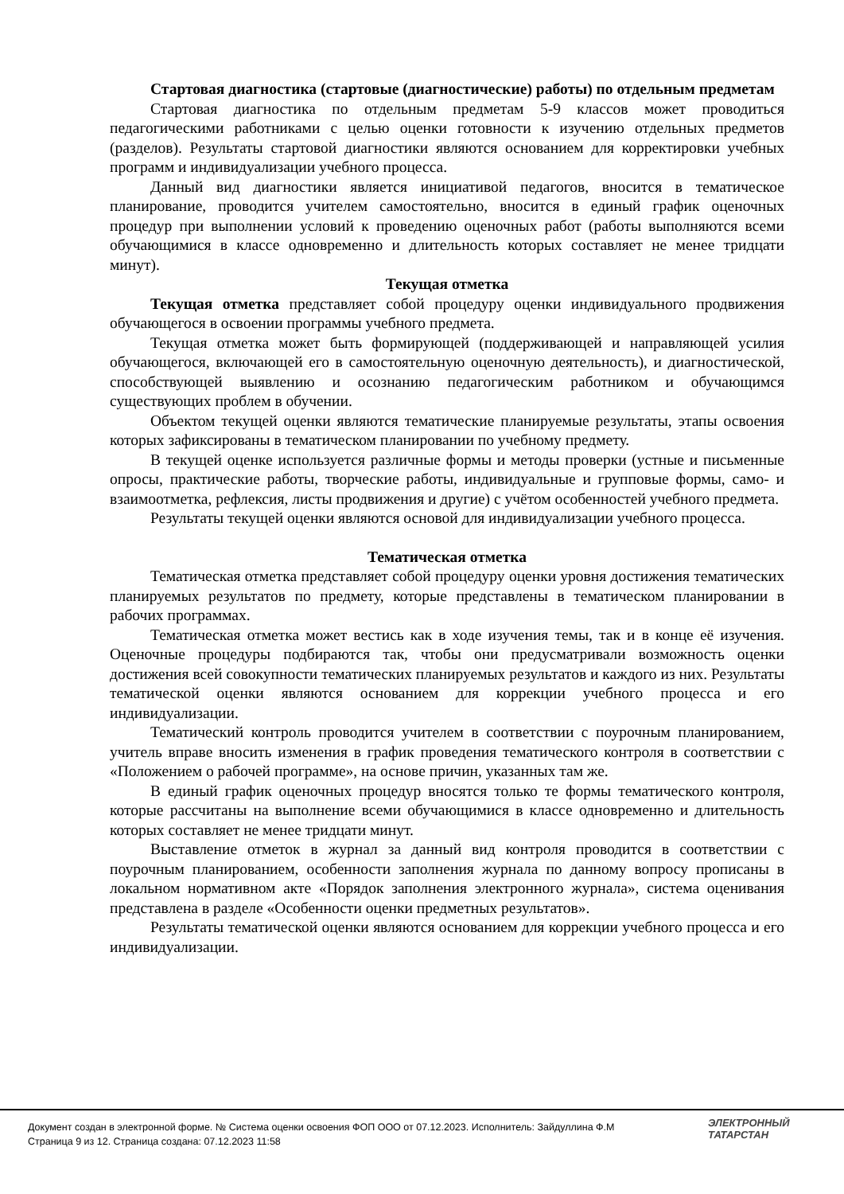Стартовая диагностика (стартовые (диагностические) работы) по отдельным предметам
Стартовая диагностика по отдельным предметам 5-9 классов может проводиться педагогическими работниками с целью оценки готовности к изучению отдельных предметов (разделов). Результаты стартовой диагностики являются основанием для корректировки учебных программ и индивидуализации учебного процесса.
Данный вид диагностики является инициативой педагогов, вносится в тематическое планирование, проводится учителем самостоятельно, вносится в единый график оценочных процедур при выполнении условий к проведению оценочных работ (работы выполняются всеми обучающимися в классе одновременно и длительность которых составляет не менее тридцати минут).
Текущая отметка
Текущая отметка представляет собой процедуру оценки индивидуального продвижения обучающегося в освоении программы учебного предмета.
Текущая отметка может быть формирующей (поддерживающей и направляющей усилия обучающегося, включающей его в самостоятельную оценочную деятельность), и диагностической, способствующей выявлению и осознанию педагогическим работником и обучающимся существующих проблем в обучении.
Объектом текущей оценки являются тематические планируемые результаты, этапы освоения которых зафиксированы в тематическом планировании по учебному предмету.
В текущей оценке используется различные формы и методы проверки (устные и письменные опросы, практические работы, творческие работы, индивидуальные и групповые формы, само- и взаимоотметка, рефлексия, листы продвижения и другие) с учётом особенностей учебного предмета.
Результаты текущей оценки являются основой для индивидуализации учебного процесса.
Тематическая отметка
Тематическая отметка представляет собой процедуру оценки уровня достижения тематических планируемых результатов по предмету, которые представлены в тематическом планировании в рабочих программах.
Тематическая отметка может вестись как в ходе изучения темы, так и в конце её изучения. Оценочные процедуры подбираются так, чтобы они предусматривали возможность оценки достижения всей совокупности тематических планируемых результатов и каждого из них. Результаты тематической оценки являются основанием для коррекции учебного процесса и его индивидуализации.
Тематический контроль проводится учителем в соответствии с поурочным планированием, учитель вправе вносить изменения в график проведения тематического контроля в соответствии с «Положением о рабочей программе», на основе причин, указанных там же.
В единый график оценочных процедур вносятся только те формы тематического контроля, которые рассчитаны на выполнение всеми обучающимися в классе одновременно и длительность которых составляет не менее тридцати минут.
Выставление отметок в журнал за данный вид контроля проводится в соответствии с поурочным планированием, особенности заполнения журнала по данному вопросу прописаны в локальном нормативном акте «Порядок заполнения электронного журнала», система оценивания представлена в разделе «Особенности оценки предметных результатов».
Результаты тематической оценки являются основанием для коррекции учебного процесса и его индивидуализации.
Документ создан в электронной форме. № Система оценки освоения ФОП ООО от 07.12.2023. Исполнитель: Зайдуллина Ф.М
Страница 9 из 12. Страница создана: 07.12.2023 11:58
ЭЛЕКТРОННЫЙ
ТАТАРСТАН